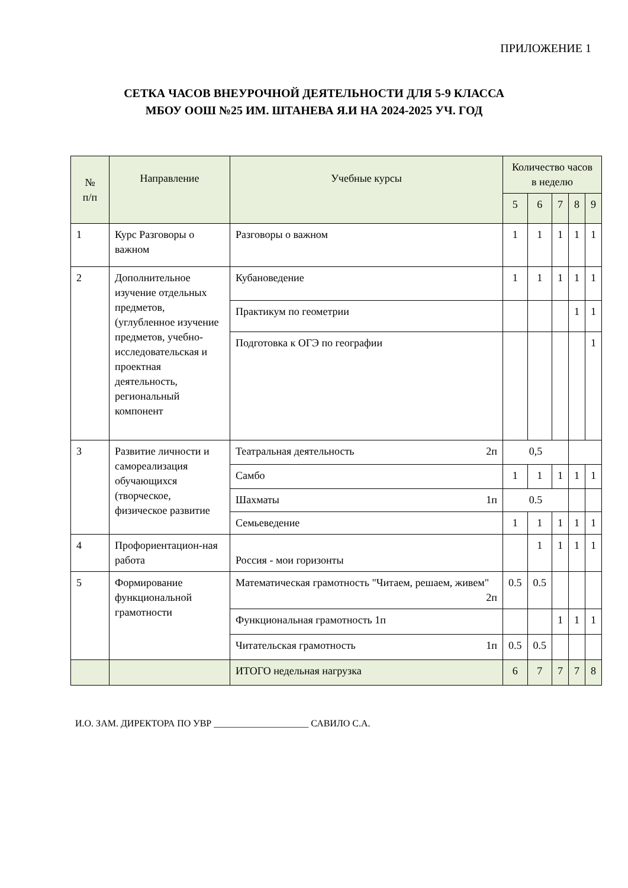ПРИЛОЖЕНИЕ 1
СЕТКА ЧАСОВ ВНЕУРОЧНОЙ ДЕЯТЕЛЬНОСТИ ДЛЯ 5-9 КЛАССА
МБОУ ООШ №25 ИМ. ШТАНЕВА Я.И НА 2024-2025 УЧ. ГОД
| № п/п | Направление | Учебные курсы | Количество часов в неделю | | | | |
| --- | --- | --- | --- | --- | --- | --- | --- |
| | | | 5 | 6 | 7 | 8 | 9 |
| 1 | Курс Разговоры о важном | Разговоры о важном | 1 | 1 | 1 | 1 | 1 |
| 2 | Дополнительное изучение отдельных предметов, (углубленное изучение предметов, учебно-исследовательская и проектная деятельность, региональный компонент | Кубановедение | 1 | 1 | 1 | 1 | 1 |
| | | Практикум по геометрии | | | | 1 | 1 |
| | | Подготовка к ОГЭ по географии | | | | | 1 |
| 3 | Развитие личности и самореализация обучающихся (творческое, физическое развитие | Театральная деятельность 2п | 0,5 | | | | |
| | | Самбо | 1 | 1 | 1 | 1 | 1 |
| | | Шахматы 1п | 0.5 | | | | |
| | | Семьеведение | 1 | 1 | 1 | 1 | 1 |
| 4 | Профориентацион-ная работа | Россия - мои горизонты | | 1 | 1 | 1 | 1 |
| 5 | Формирование функциональной грамотности | Математическая грамотность "Читаем, решаем, живем" 2п | 0.5 | 0.5 | | | |
| | | Функциональная грамотность 1п | | | 1 | 1 | 1 |
| | | Читательская грамотность 1п | 0.5 | 0.5 | | | |
| | | ИТОГО недельная нагрузка | 6 | 7 | 7 | 7 | 8 |
И.О. ЗАМ. ДИРЕКТОРА ПО УВР ____________________ САВИЛО С.А.